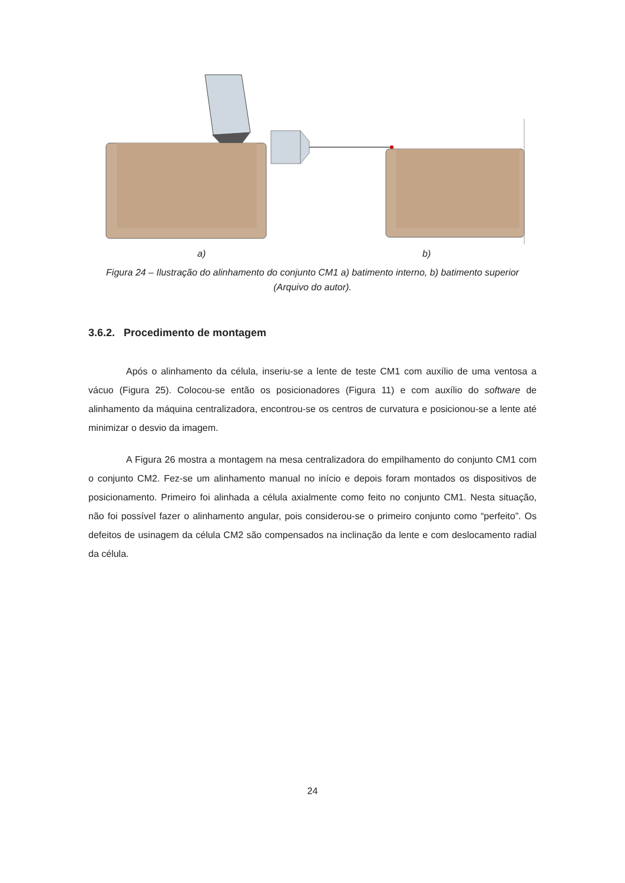a) b)
Figura 24 – Ilustração do alinhamento do conjunto CM1 a) batimento interno, b) batimento superior (Arquivo do autor).
3.6.2. Procedimento de montagem
Após o alinhamento da célula, inseriu-se a lente de teste CM1 com auxílio de uma ventosa a vácuo (Figura 25). Colocou-se então os posicionadores (Figura 11) e com auxílio do software de alinhamento da máquina centralizadora, encontrou-se os centros de curvatura e posicionou-se a lente até minimizar o desvio da imagem.
A Figura 26 mostra a montagem na mesa centralizadora do empilhamento do conjunto CM1 com o conjunto CM2. Fez-se um alinhamento manual no início e depois foram montados os dispositivos de posicionamento. Primeiro foi alinhada a célula axialmente como feito no conjunto CM1. Nesta situação, não foi possível fazer o alinhamento angular, pois considerou-se o primeiro conjunto como “perfeito”. Os defeitos de usinagem da célula CM2 são compensados na inclinação da lente e com deslocamento radial da célula.
24